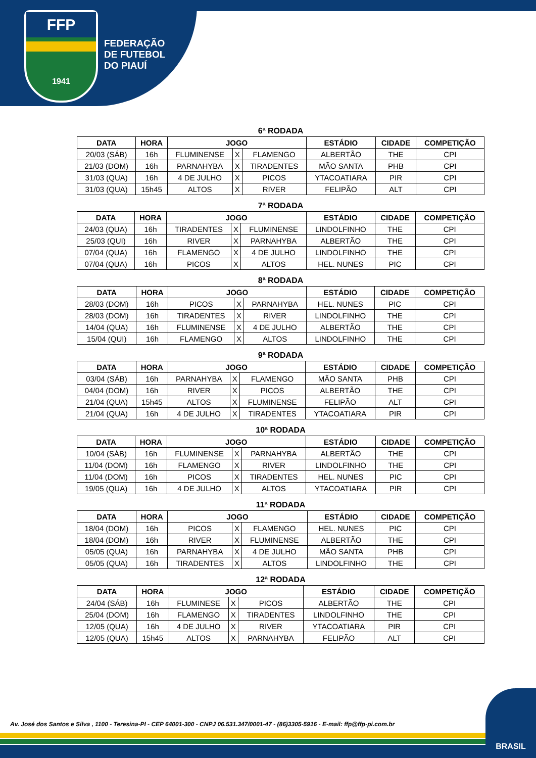FFP
1941
FEDERAÇÃO
DE FUTEBOL
DO PIAUÍ
6ª RODADA
| DATA | HORA | JOGO | | | ESTÁDIO | CIDADE | COMPETIÇÃO |
| --- | --- | --- | --- | --- | --- | --- | --- |
| 20/03 (SÁB) | 16h | FLUMINENSE | X | FLAMENGO | ALBERTÃO | THE | CPI |
| 21/03 (DOM) | 16h | PARNAHYBA | X | TIRADENTES | MÃO SANTA | PHB | CPI |
| 31/03 (QUA) | 16h | 4 DE JULHO | X | PICOS | YTACOATIARA | PIR | CPI |
| 31/03 (QUA) | 15h45 | ALTOS | X | RIVER | FELIPÃO | ALT | CPI |
7ª RODADA
| DATA | HORA | JOGO | | | ESTÁDIO | CIDADE | COMPETIÇÃO |
| --- | --- | --- | --- | --- | --- | --- | --- |
| 24/03 (QUA) | 16h | TIRADENTES | X | FLUMINENSE | LINDOLFINHO | THE | CPI |
| 25/03 (QUI) | 16h | RIVER | X | PARNAHYBA | ALBERTÃO | THE | CPI |
| 07/04 (QUA) | 16h | FLAMENGO | X | 4 DE JULHO | LINDOLFINHO | THE | CPI |
| 07/04 (QUA) | 16h | PICOS | X | ALTOS | HEL. NUNES | PIC | CPI |
8ª RODADA
| DATA | HORA | JOGO | | | ESTÁDIO | CIDADE | COMPETIÇÃO |
| --- | --- | --- | --- | --- | --- | --- | --- |
| 28/03 (DOM) | 16h | PICOS | X | PARNAHYBA | HEL. NUNES | PIC | CPI |
| 28/03 (DOM) | 16h | TIRADENTES | X | RIVER | LINDOLFINHO | THE | CPI |
| 14/04 (QUA) | 16h | FLUMINENSE | X | 4 DE JULHO | ALBERTÃO | THE | CPI |
| 15/04 (QUI) | 16h | FLAMENGO | X | ALTOS | LINDOLFINHO | THE | CPI |
9ª RODADA
| DATA | HORA | JOGO | | | ESTÁDIO | CIDADE | COMPETIÇÃO |
| --- | --- | --- | --- | --- | --- | --- | --- |
| 03/04 (SÁB) | 16h | PARNAHYBA | X | FLAMENGO | MÃO SANTA | PHB | CPI |
| 04/04 (DOM) | 16h | RIVER | X | PICOS | ALBERTÃO | THE | CPI |
| 21/04 (QUA) | 15h45 | ALTOS | X | FLUMINENSE | FELIPÃO | ALT | CPI |
| 21/04 (QUA) | 16h | 4 DE JULHO | X | TIRADENTES | YTACOATIARA | PIR | CPI |
10ª RODADA
| DATA | HORA | JOGO | | | ESTÁDIO | CIDADE | COMPETIÇÃO |
| --- | --- | --- | --- | --- | --- | --- | --- |
| 10/04 (SÁB) | 16h | FLUMINENSE | X | PARNAHYBA | ALBERTÃO | THE | CPI |
| 11/04 (DOM) | 16h | FLAMENGO | X | RIVER | LINDOLFINHO | THE | CPI |
| 11/04 (DOM) | 16h | PICOS | X | TIRADENTES | HEL. NUNES | PIC | CPI |
| 19/05 (QUA) | 16h | 4 DE JULHO | X | ALTOS | YTACOATIARA | PIR | CPI |
11ª RODADA
| DATA | HORA | JOGO | | | ESTÁDIO | CIDADE | COMPETIÇÃO |
| --- | --- | --- | --- | --- | --- | --- | --- |
| 18/04 (DOM) | 16h | PICOS | X | FLAMENGO | HEL. NUNES | PIC | CPI |
| 18/04 (DOM) | 16h | RIVER | X | FLUMINENSE | ALBERTÃO | THE | CPI |
| 05/05 (QUA) | 16h | PARNAHYBA | X | 4 DE JULHO | MÃO SANTA | PHB | CPI |
| 05/05 (QUA) | 16h | TIRADENTES | X | ALTOS | LINDOLFINHO | THE | CPI |
12ª RODADA
| DATA | HORA | JOGO | | | ESTÁDIO | CIDADE | COMPETIÇÃO |
| --- | --- | --- | --- | --- | --- | --- | --- |
| 24/04 (SÁB) | 16h | FLUMINESE | X | PICOS | ALBERTÃO | THE | CPI |
| 25/04 (DOM) | 16h | FLAMENGO | X | TIRADENTES | LINDOLFINHO | THE | CPI |
| 12/05 (QUA) | 16h | 4 DE JULHO | X | RIVER | YTACOATIARA | PIR | CPI |
| 12/05 (QUA) | 15h45 | ALTOS | X | PARNAHYBA | FELIPÃO | ALT | CPI |
Av. José dos Santos e Silva , 1100 - Teresina-PI - CEP 64001-300 - CNPJ 06.531.347/0001-47 - (86)3305-5916 - E-mail: ffp@ffp-pi.com.br
BRASIL